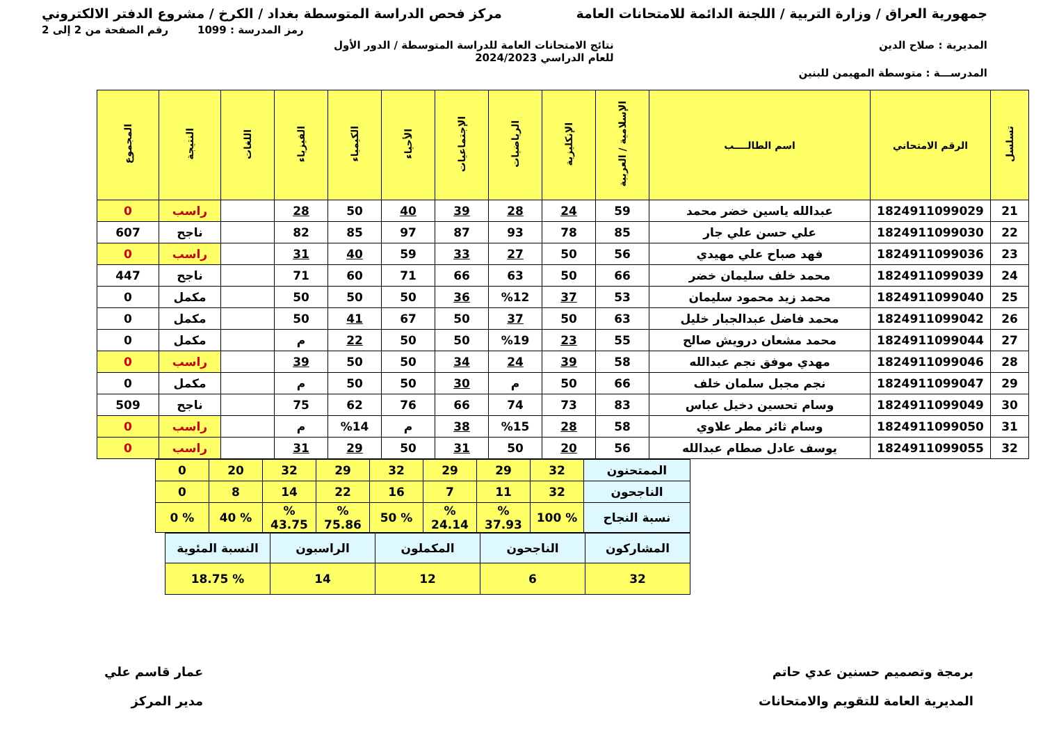جمهورية العراق / وزارة التربية / اللجنة الدائمة للامتحانات العامة مركز فحص الدراسة المتوسطة بغداد / الكرخ / مشروع الدفتر الالكتروني
رمز المدرسة : 1099 رقم الصفحة من 2 إلى 2
المديرية : صلاح الدين نتائج الامتحانات العامة للدراسة المتوسطة / الدور الأول
للعام الدراسي 2024/2023
المدرســـة : متوسطة المهيمن للبنين
| تسلسل | الرقم الامتحاني | اسم الطالــــب | الإسلامية / العربية | الإنكليزية | الرياضيات | الإجتماعيات | الأحياء | الكيمياء | الفيزياء | اللغات | النتيجة | المجموع |
| --- | --- | --- | --- | --- | --- | --- | --- | --- | --- | --- | --- | --- |
| 21 | 1824911099029 | عبدالله ياسين خضر محمد | 59 | 24 | 28 | 39 | 40 | 50 | 28 | | راسب | 0 |
| 22 | 1824911099030 | علي حسن علي جار | 85 | 78 | 93 | 87 | 97 | 85 | 82 | | ناجح | 607 |
| 23 | 1824911099036 | فهد صباح علي مهيدي | 56 | 50 | 27 | 33 | 59 | 40 | 31 | | راسب | 0 |
| 24 | 1824911099039 | محمد خلف سليمان خضر | 66 | 50 | 63 | 66 | 71 | 60 | 71 | | ناجح | 447 |
| 25 | 1824911099040 | محمد زيد محمود سليمان | 53 | 37 | %12 | 36 | 50 | 50 | 50 | | مكمل | 0 |
| 26 | 1824911099042 | محمد فاضل عبدالجبار خليل | 63 | 50 | 37 | 50 | 67 | 41 | 50 | | مكمل | 0 |
| 27 | 1824911099044 | محمد مشعان درويش صالح | 55 | 23 | %19 | 50 | 50 | 22 | م | | مكمل | 0 |
| 28 | 1824911099046 | مهدي موفق نجم عبدالله | 58 | 39 | 24 | 34 | 50 | 50 | 39 | | راسب | 0 |
| 29 | 1824911099047 | نجم مجبل سلمان خلف | 66 | 50 | م | 30 | 50 | 50 | م | | مكمل | 0 |
| 30 | 1824911099049 | وسام تحسين دخيل عباس | 83 | 73 | 74 | 66 | 76 | 62 | 75 | | ناجح | 509 |
| 31 | 1824911099050 | وسام ثائر مطر علاوي | 58 | 28 | %15 | 38 | م | %14 | م | | راسب | 0 |
| 32 | 1824911099055 | يوسف عادل صطام عبدالله | 56 | 20 | 50 | 31 | 50 | 29 | 31 | | راسب | 0 |
| الممتحنون | 32 | 29 | 29 | 32 | 29 | 32 | 20 | 0 |
| الناجحون | 32 | 11 | 7 | 16 | 22 | 14 | 8 | 0 |
| نسبة النجاح | % 100 | % 37.93 | % 24.14 | % 50 | % 75.86 | % 43.75 | % 40 | % 0 |
| المشاركون | الناجحون | المكملون | الراسبون | النسبة المئوية |
| 32 | 6 | 12 | 14 | % 18.75 |
برمجة وتصميم حسنين عدي حاتم
المديرية العامة للتقويم والامتحانات عمار قاسم علي
مدير المركز